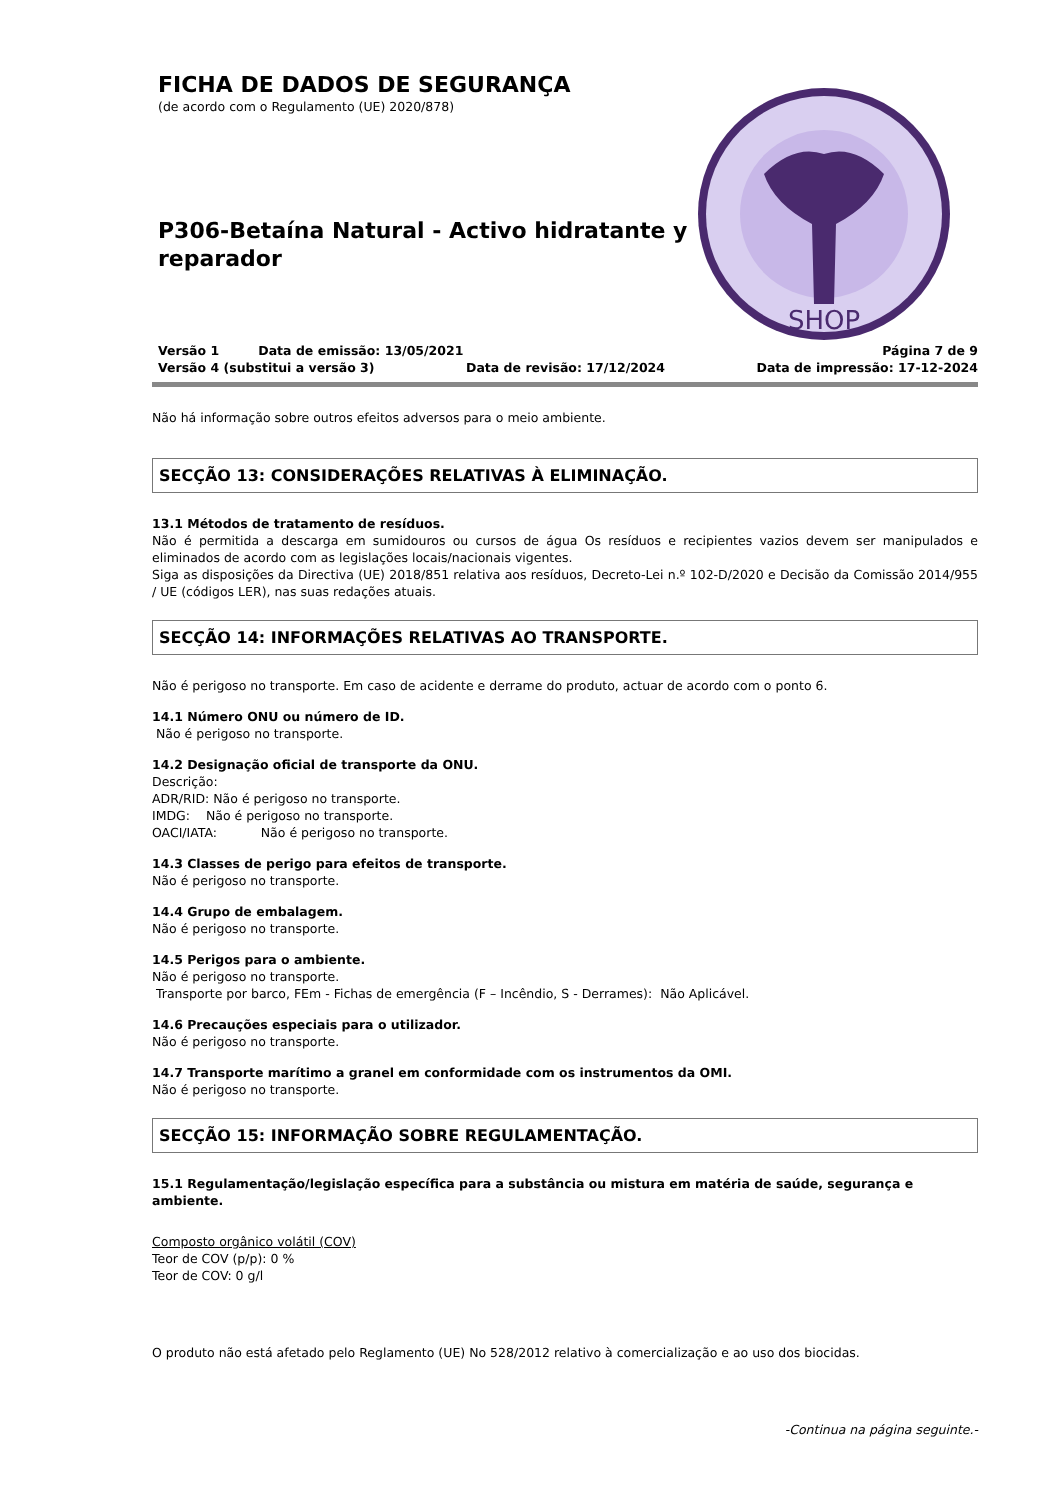FICHA DE DADOS DE SEGURANÇA
(de acordo com o Regulamento (UE) 2020/878)
P306-Betaína Natural - Activo hidratante y reparador
SHOP
Versão 1 Data de emissão: 13/05/2021 Página 7 de 9
Versão 4 (substitui a versão 3) Data de revisão: 17/12/2024 Data de impressão: 17-12-2024
Não há informação sobre outros efeitos adversos para o meio ambiente.
SECÇÃO 13: CONSIDERAÇÕES RELATIVAS À ELIMINAÇÃO.
13.1 Métodos de tratamento de resíduos.
Não é permitida a descarga em sumidouros ou cursos de água Os resíduos e recipientes vazios devem ser manipulados e eliminados de acordo com as legislações locais/nacionais vigentes.
Siga as disposições da Directiva (UE) 2018/851 relativa aos resíduos, Decreto-Lei n.º 102-D/2020 e Decisão da Comissão 2014/955 / UE (códigos LER), nas suas redações atuais.
SECÇÃO 14: INFORMAÇÕES RELATIVAS AO TRANSPORTE.
Não é perigoso no transporte. Em caso de acidente e derrame do produto, actuar de acordo com o ponto 6.
14.1 Número ONU ou número de ID.
Não é perigoso no transporte.
14.2 Designação oficial de transporte da ONU.
Descrição:
ADR/RID: Não é perigoso no transporte.
IMDG: Não é perigoso no transporte.
OACI/IATA: Não é perigoso no transporte.
14.3 Classes de perigo para efeitos de transporte.
Não é perigoso no transporte.
14.4 Grupo de embalagem.
Não é perigoso no transporte.
14.5 Perigos para o ambiente.
Não é perigoso no transporte.
Transporte por barco, FEm - Fichas de emergência (F – Incêndio, S - Derrames): Não Aplicável.
14.6 Precauções especiais para o utilizador.
Não é perigoso no transporte.
14.7 Transporte marítimo a granel em conformidade com os instrumentos da OMI.
Não é perigoso no transporte.
SECÇÃO 15: INFORMAÇÃO SOBRE REGULAMENTAÇÃO.
15.1 Regulamentação/legislação específica para a substância ou mistura em matéria de saúde, segurança e ambiente.
Composto orgânico volátil (COV)
Teor de COV (p/p): 0 %
Teor de COV: 0 g/l
O produto não está afetado pelo Reglamento (UE) No 528/2012 relativo à comercialização e ao uso dos biocidas.
-Continua na página seguinte.-